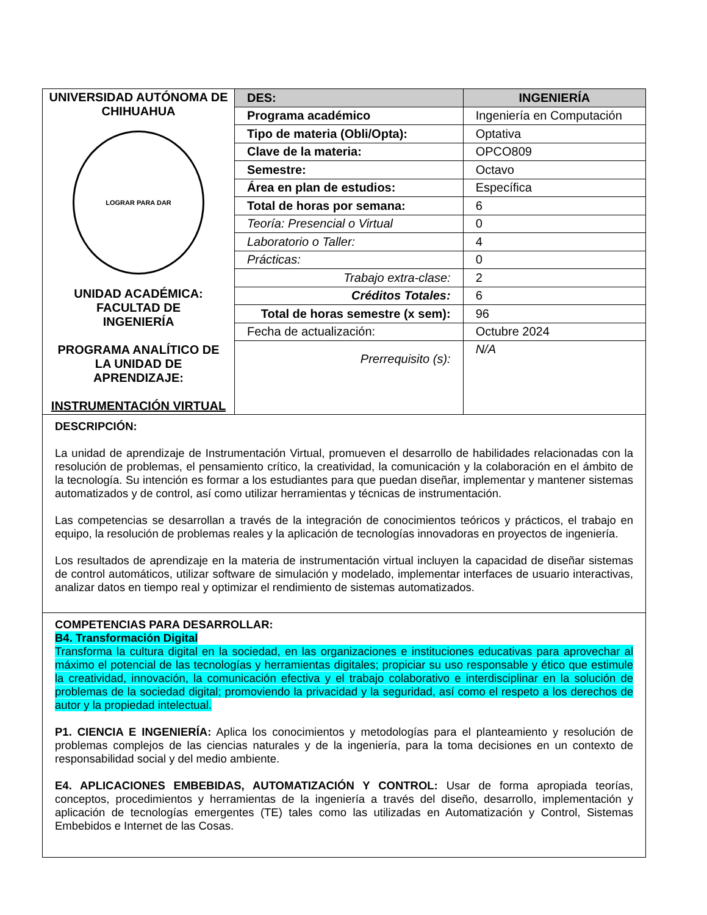| UNIVERSIDAD AUTÓNOMA DE CHIHUAHUA LOGRAR PARA DAR UNIDAD ACADÉMICA: FACULTAD DE INGENIERÍA PROGRAMA ANALÍTICO DE LA UNIDAD DE APRENDIZAJE: INSTRUMENTACIÓN VIRTUAL | DES: | INGENIERÍA |
| | Programa académico | Ingeniería en Computación |
| | Tipo de materia (Obli/Opta): | Optativa |
| | Clave de la materia: | OPCO809 |
| | Semestre: | Octavo |
| | Área en plan de estudios: | Específica |
| | Total de horas por semana: | 6 |
| | Teoría: Presencial o Virtual | 0 |
| | Laboratorio o Taller: | 4 |
| | Prácticas: | 0 |
| | Trabajo extra-clase: | 2 |
| | Créditos Totales: | 6 |
| | Total de horas semestre (x sem): | 96 |
| | Fecha de actualización: | Octubre 2024 |
| | Prerrequisito (s): | N/A |
DESCRIPCIÓN:
La unidad de aprendizaje de Instrumentación Virtual, promueven el desarrollo de habilidades relacionadas con la resolución de problemas, el pensamiento crítico, la creatividad, la comunicación y la colaboración en el ámbito de la tecnología. Su intención es formar a los estudiantes para que puedan diseñar, implementar y mantener sistemas automatizados y de control, así como utilizar herramientas y técnicas de instrumentación.
Las competencias se desarrollan a través de la integración de conocimientos teóricos y prácticos, el trabajo en equipo, la resolución de problemas reales y la aplicación de tecnologías innovadoras en proyectos de ingeniería.
Los resultados de aprendizaje en la materia de instrumentación virtual incluyen la capacidad de diseñar sistemas de control automáticos, utilizar software de simulación y modelado, implementar interfaces de usuario interactivas, analizar datos en tiempo real y optimizar el rendimiento de sistemas automatizados.
COMPETENCIAS PARA DESARROLLAR:
B4. Transformación Digital
Transforma la cultura digital en la sociedad, en las organizaciones e instituciones educativas para aprovechar al máximo el potencial de las tecnologías y herramientas digitales; propiciar su uso responsable y ético que estimule la creatividad, innovación, la comunicación efectiva y el trabajo colaborativo e interdisciplinar en la solución de problemas de la sociedad digital; promoviendo la privacidad y la seguridad, así como el respeto a los derechos de autor y la propiedad intelectual.
P1. CIENCIA E INGENIERÍA: Aplica los conocimientos y metodologías para el planteamiento y resolución de problemas complejos de las ciencias naturales y de la ingeniería, para la toma decisiones en un contexto de responsabilidad social y del medio ambiente.
E4. APLICACIONES EMBEBIDAS, AUTOMATIZACIÓN Y CONTROL: Usar de forma apropiada teorías, conceptos, procedimientos y herramientas de la ingeniería a través del diseño, desarrollo, implementación y aplicación de tecnologías emergentes (TE) tales como las utilizadas en Automatización y Control, Sistemas Embebidos e Internet de las Cosas.